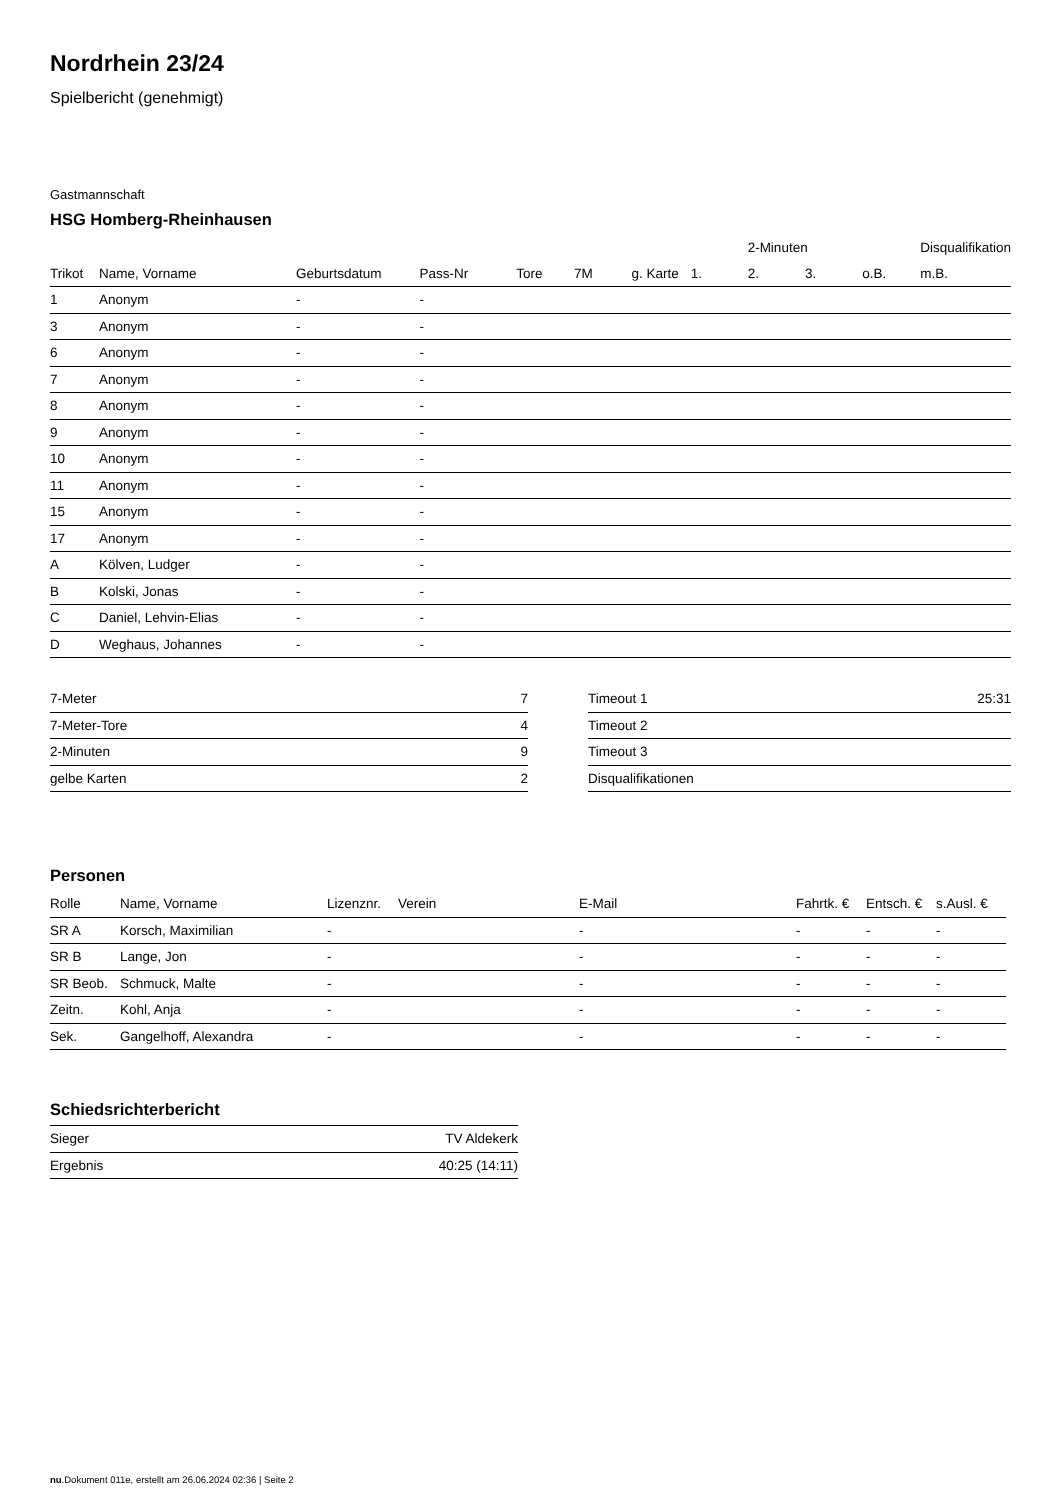Nordrhein 23/24
Spielbericht (genehmigt)
Gastmannschaft
HSG Homberg-Rheinhausen
| | | | | | | | | 2-Minuten | | | Disqualifikation |
| --- | --- | --- | --- | --- | --- | --- | --- | --- | --- | --- | --- |
| Trikot | Name, Vorname | Geburtsdatum | Pass-Nr | Tore | 7M | g. Karte | 1. | 2. | 3. | o.B. | m.B. |
| 1 | Anonym | - | - | | | | | | | | |
| 3 | Anonym | - | - | | | | | | | | |
| 6 | Anonym | - | - | | | | | | | | |
| 7 | Anonym | - | - | | | | | | | | |
| 8 | Anonym | - | - | | | | | | | | |
| 9 | Anonym | - | - | | | | | | | | |
| 10 | Anonym | - | - | | | | | | | | |
| 11 | Anonym | - | - | | | | | | | | |
| 15 | Anonym | - | - | | | | | | | | |
| 17 | Anonym | - | - | | | | | | | | |
| A | Kölven, Ludger | - | - | | | | | | | | |
| B | Kolski, Jonas | - | - | | | | | | | | |
| C | Daniel, Lehvin-Elias | - | - | | | | | | | | |
| D | Weghaus, Johannes | - | - | | | | | | | | |
| 7-Meter | 7 |
| 7-Meter-Tore | 4 |
| 2-Minuten | 9 |
| gelbe Karten | 2 |
| Timeout 1 | 25:31 |
| Timeout 2 | |
| Timeout 3 | |
| Disqualifikationen | |
Personen
| Rolle | Name, Vorname | Lizenznr. | Verein | E-Mail | Fahrtk. € | Entsch. € | s.Ausl. € |
| --- | --- | --- | --- | --- | --- | --- | --- |
| SR A | Korsch, Maximilian | - | | - | - | - | - |
| SR B | Lange, Jon | - | | - | - | - | - |
| SR Beob. | Schmuck, Malte | - | | - | - | - | - |
| Zeitn. | Kohl, Anja | - | | - | - | - | - |
| Sek. | Gangelhoff, Alexandra | - | | - | - | - | - |
Schiedsrichterbericht
| Sieger | TV Aldekerk |
| Ergebnis | 40:25 (14:11) |
nu.Dokument 011e, erstellt am 26.06.2024 02:36 | Seite 2